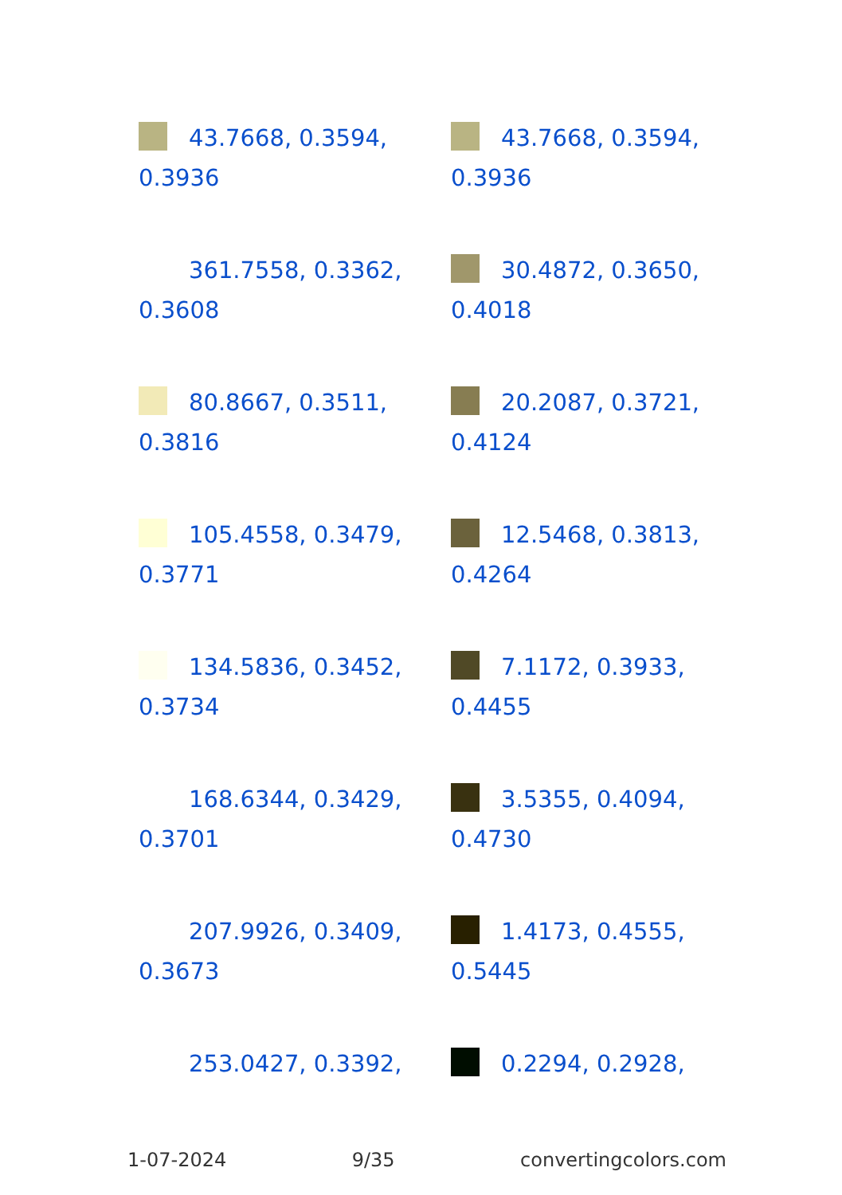43.7668, 0.3594, 0.3936
43.7668, 0.3594, 0.3936
361.7558, 0.3362, 0.3608
30.4872, 0.3650, 0.4018
80.8667, 0.3511, 0.3816
20.2087, 0.3721, 0.4124
105.4558, 0.3479, 0.3771
12.5468, 0.3813, 0.4264
134.5836, 0.3452, 0.3734
7.1172, 0.3933, 0.4455
168.6344, 0.3429, 0.3701
3.5355, 0.4094, 0.4730
207.9926, 0.3409, 0.3673
1.4173, 0.4555, 0.5445
253.0427, 0.3392,
0.2294, 0.2928,
1-07-2024 9/35 convertingcolors.com